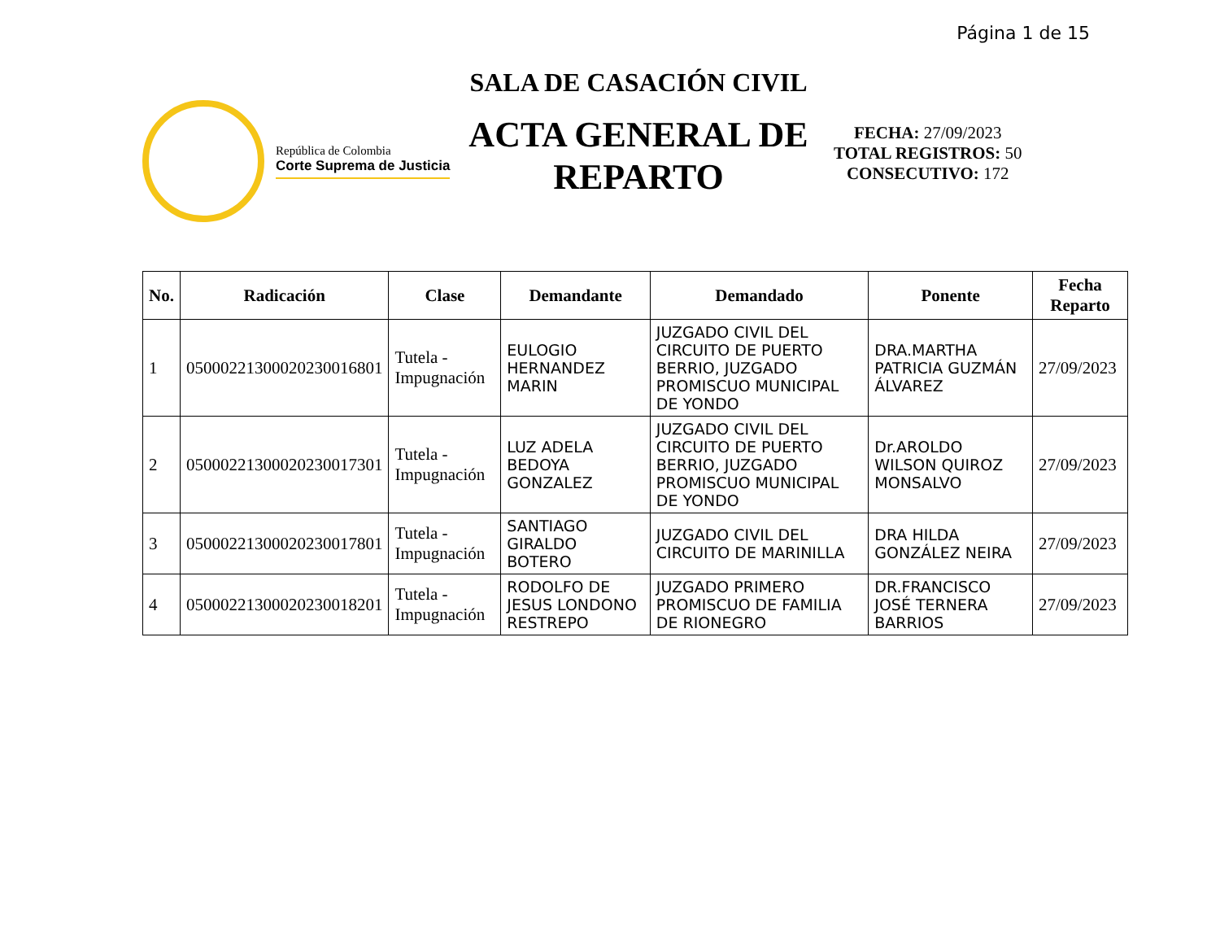Página 1 de 15
República de Colombia
Corte Suprema de Justicia
SALA DE CASACIÓN CIVIL
ACTA GENERAL DE REPARTO
FECHA: 27/09/2023
TOTAL REGISTROS: 50
CONSECUTIVO: 172
| No. | Radicación | Clase | Demandante | Demandado | Ponente | Fecha Reparto |
| --- | --- | --- | --- | --- | --- | --- |
| 1 | 05000221300020230016801 | Tutela - Impugnación | EULOGIO HERNANDEZ MARIN | JUZGADO CIVIL DEL CIRCUITO DE PUERTO BERRIO, JUZGADO PROMISCUO MUNICIPAL DE YONDO | DRA.MARTHA PATRICIA GUZMÁN ÁLVAREZ | 27/09/2023 |
| 2 | 05000221300020230017301 | Tutela - Impugnación | LUZ ADELA BEDOYA GONZALEZ | JUZGADO CIVIL DEL CIRCUITO DE PUERTO BERRIO, JUZGADO PROMISCUO MUNICIPAL DE YONDO | Dr.AROLDO WILSON QUIROZ MONSALVO | 27/09/2023 |
| 3 | 05000221300020230017801 | Tutela - Impugnación | SANTIAGO GIRALDO BOTERO | JUZGADO CIVIL DEL CIRCUITO DE MARINILLA | DRA HILDA GONZÁLEZ NEIRA | 27/09/2023 |
| 4 | 05000221300020230018201 | Tutela - Impugnación | RODOLFO DE JESUS LONDONO RESTREPO | JUZGADO PRIMERO PROMISCUO DE FAMILIA DE RIONEGRO | DR.FRANCISCO JOSÉ TERNERA BARRIOS | 27/09/2023 |